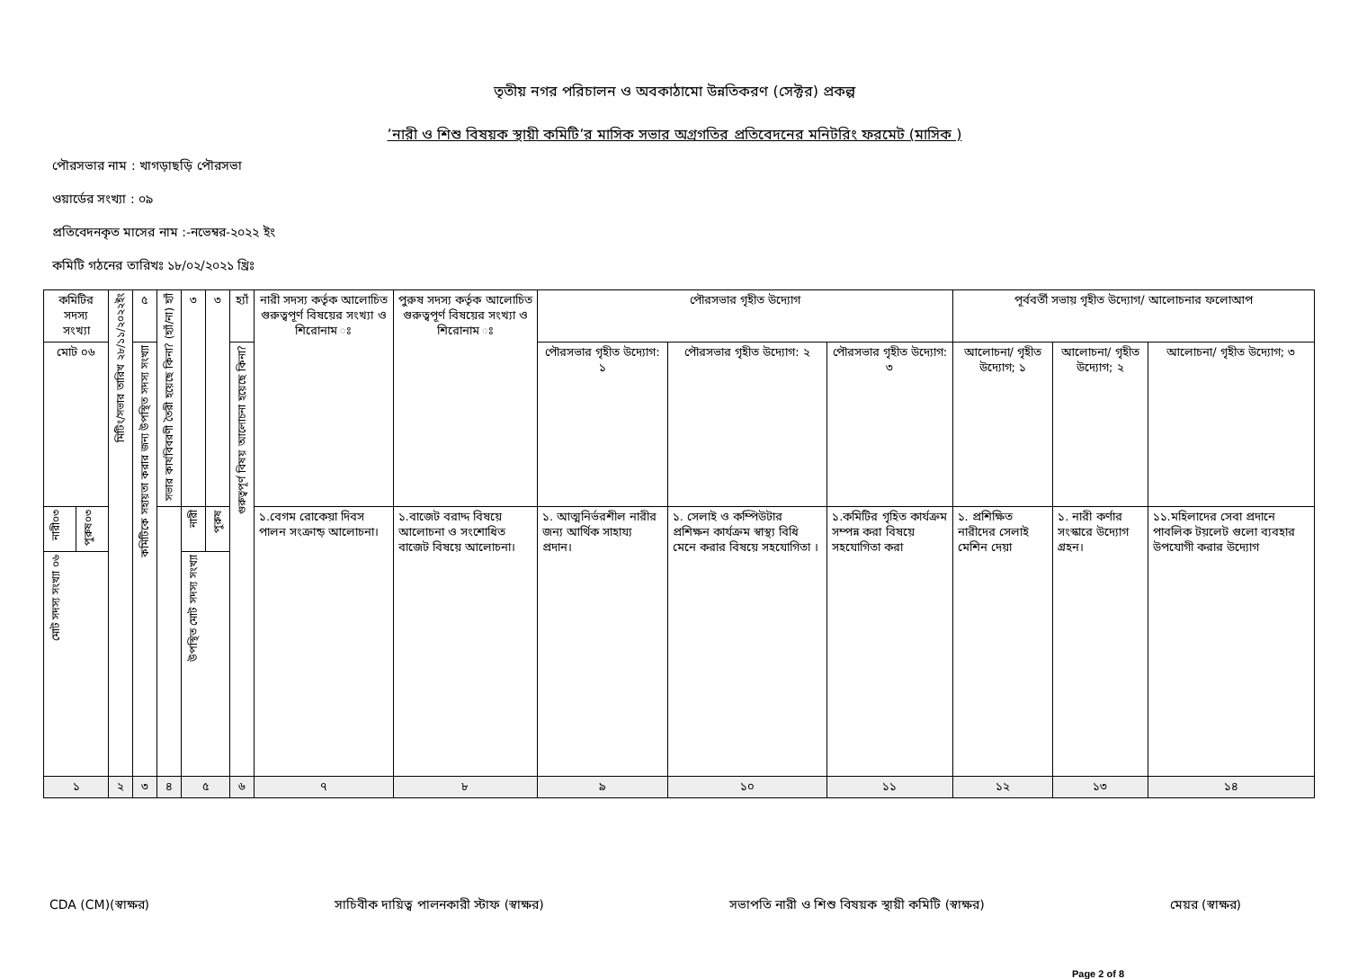তৃতীয় নগর পরিচালন ও অবকাঠামো উন্নতিকরণ (সেক্টর) প্রকল্প
’নারী ও শিশু বিষয়ক স্থায়ী কমিটি’র মাসিক সভার অগ্রগতির প্রতিবেদনের মনিটরিং ফরমেট (মাসিক )
পৌরসভার নাম : খাগড়াছড়ি পৌরসভা
ওয়ার্ডের সংখ্যা : ০৯
প্রতিবেদনকৃত মাসের নাম :-নভেম্বর-২০২২ ইং
কমিটি গঠনের তারিখঃ ১৮/০২/২০২১ খ্রিঃ
| কমিটির সদস্য সংখ্যা | | মিটিং/সভার তারিখ ২৮/১১/২০২২ইং | ৫ | সভার কার্যবিবরণী তৈরী হয়েছে কিনা? (হ্যাঁ/না) হ্যাঁ | ৩ | ৩ | হ্যাঁ | নারী সদস্য কর্তৃক আলোচিত গুরুত্বপূর্ণ বিষয়ের সংখ্যা ও শিরোনাম ঃ | পুরুষ সদস্য কর্তৃক আলোচিত গুরুত্বপূর্ণ বিষয়ের সংখ্যা ও শিরোনাম ঃ | পৌরসভার গৃহীত উদ্যোগ | | | পূর্ববর্তী সভায় গৃহীত উদ্যোগ/ আলোচনার ফলোআপ | | |
| --- | --- | --- | --- | --- | --- | --- | --- | --- | --- | --- | --- | --- | --- | --- | --- |
| মোট ০৬ | | | কমিটিকে সহায়তা করার জন্য উপস্থিত সদস্য সংখ্যা | | | | গুরুত্বপূর্ণ বিষয় আলোচনা হয়েছে কিনা? | | | পৌরসভার গৃহীত উদ্যোগ: ১ | পৌরসভার গৃহীত উদ্যোগ: ২ | পৌরসভার গৃহীত উদ্যোগ: ৩ | আলোচনা/ গৃহীত উদ্যোগ; ১ | আলোচনা/ গৃহীত উদ্যোগ; ২ | আলোচনা/ গৃহীত উদ্যোগ; ৩ |
| নারী০৩ | পুরুষ০৩ | | | | নারী | পুরুষ | | ১.বেগম রোকেয়া দিবস পালন সংক্রান্ড় আলোচনা। | ১.বাজেট বরাদ্দ বিষয়ে আলোচনা ও সংশোধিত বাজেট বিষয়ে আলোচনা। | ১. আত্মনির্ভরশীল নারীর জন্য আর্থিক সাহায্য প্রদান। | ১. সেলাই ও কম্পিউটার প্রশিক্ষন কার্যক্রম স্বাস্থ্য বিধি মেনে করার বিষয়ে সহযোগিতা । | ১.কমিটির গৃহিত কার্যক্রম সম্পন্ন করা বিষয়ে সহযোগিতা করা | ১. প্রশিক্ষিত নারীদের সেলাই মেশিন দেয়া | ১. নারী কর্ণার সংস্কারে উদ্যোগ গ্রহন। | ১১.মহিলাদের সেবা প্রদানে পাবলিক টয়লেট গুলো ব্যবহার উপযোগী করার উদ্যোগ |
| মোট সদস্য সংখ্যা ০৬ | | | | | উপস্থিত মোট সদস্য সংখ্যা | | | | | | | | | | |
| ১ | | ২ | ৩ | ৪ | ৫ | | ৬ | ৭ | ৮ | ৯ | ১০ | ১১ | ১২ | ১৩ | ১৪ |
CDA (CM)(স্বাক্ষর) সাচিবীক দায়িত্ব পালনকারী স্টাফ (স্বাক্ষর) সভাপতি নারী ও শিশু বিষয়ক স্থায়ী কমিটি (স্বাক্ষর) মেয়র (স্বাক্ষর)
Page 2 of 8